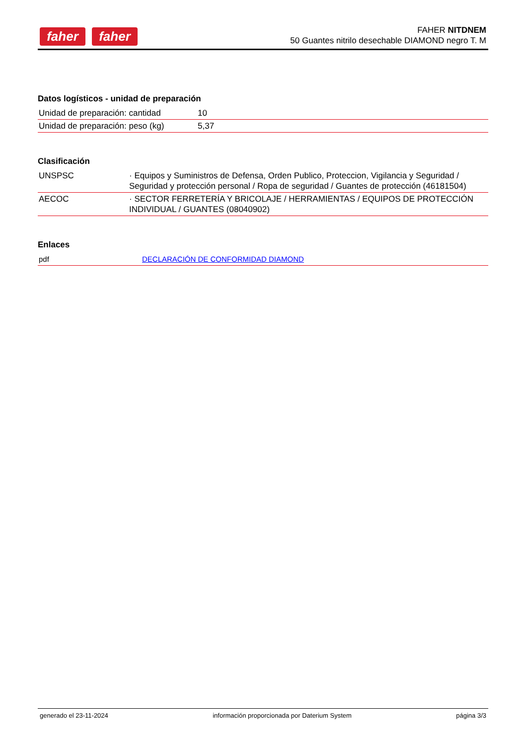faher faher
FAHER NITDNEM
50 Guantes nitrilo desechable DIAMOND negro T. M
Datos logísticos - unidad de preparación
| Unidad de preparación: cantidad | 10 |
| Unidad de preparación: peso (kg) | 5,37 |
Clasificación
| UNSPSC | · Equipos y Suministros de Defensa, Orden Publico, Proteccion, Vigilancia y Seguridad / Seguridad y protección personal / Ropa de seguridad / Guantes de protección (46181504) |
| AECOC | · SECTOR FERRETERÍA Y BRICOLAJE / HERRAMIENTAS / EQUIPOS DE PROTECCIÓN INDIVIDUAL / GUANTES (08040902) |
Enlaces
| pdf | DECLARACIÓN DE CONFORMIDAD DIAMOND |
generado el 23-11-2024 información proporcionada por Daterium System página 3/3